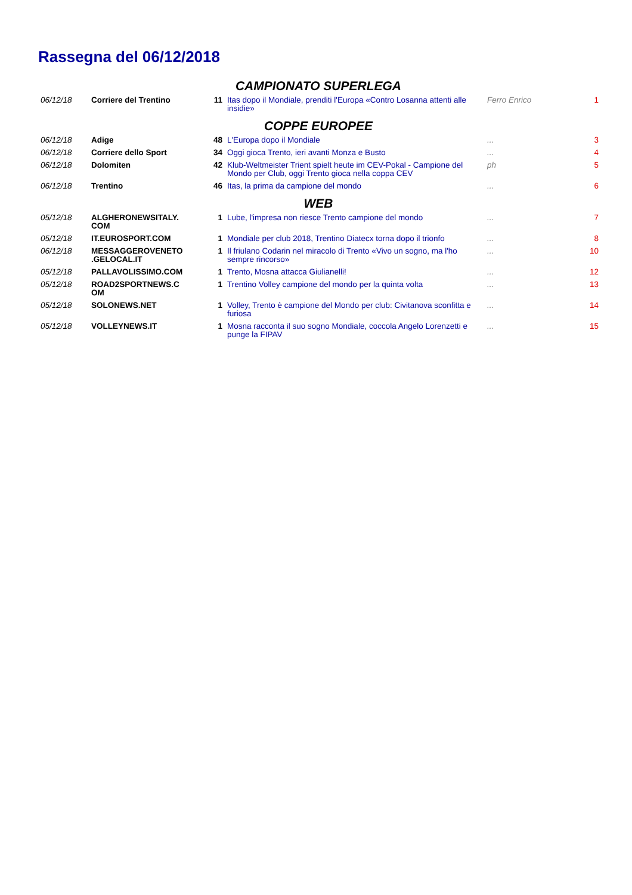Rassegna del 06/12/2018
| CAMPIONATO SUPERLEGA | | | | | |
| 06/12/18 | Corriere del Trentino | 11 | Itas dopo il Mondiale, prenditi l'Europa «Contro Losanna attenti alle insidie» | Ferro Enrico | 1 |
| COPPE EUROPEE | | | | | |
| 06/12/18 | Adige | 48 | L'Europa dopo il Mondiale | ... | 3 |
| 06/12/18 | Corriere dello Sport | 34 | Oggi gioca Trento, ieri avanti Monza e Busto | ... | 4 |
| 06/12/18 | Dolomiten | 42 | Klub-Weltmeister Trient spielt heute im CEV-Pokal - Campione del Mondo per Club, oggi Trento gioca nella coppa CEV | ph | 5 |
| 06/12/18 | Trentino | 46 | Itas, la prima da campione del mondo | ... | 6 |
| WEB | | | | | |
| 05/12/18 | ALGHERONEWSITALY. COM | 1 | Lube, l'impresa non riesce Trento campione del mondo | ... | 7 |
| 05/12/18 | IT.EUROSPORT.COM | 1 | Mondiale per club 2018, Trentino Diatecx torna dopo il trionfo | ... | 8 |
| 06/12/18 | MESSAGGEROVENETO .GELOCAL.IT | 1 | Il friulano Codarin nel miracolo di Trento «Vivo un sogno, ma l'ho sempre rincorso» | ... | 10 |
| 05/12/18 | PALLAVOLISSIMO.COM | 1 | Trento, Mosna attacca Giulianelli! | ... | 12 |
| 05/12/18 | ROAD2SPORTNEWS.C OM | 1 | Trentino Volley campione del mondo per la quinta volta | ... | 13 |
| 05/12/18 | SOLONEWS.NET | 1 | Volley, Trento è campione del Mondo per club: Civitanova sconfitta e furiosa | ... | 14 |
| 05/12/18 | VOLLEYNEWS.IT | 1 | Mosna racconta il suo sogno Mondiale, coccola Angelo Lorenzetti e punge la FIPAV | ... | 15 |